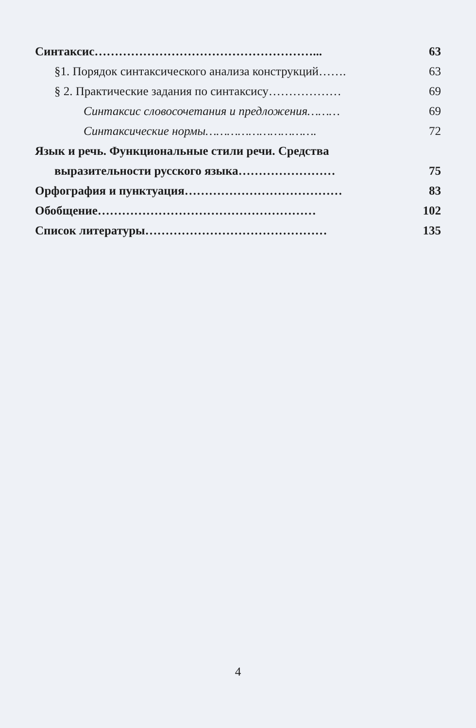Синтаксис………………………………………………... 63
§1. Порядок синтаксического анализа конструкций……. 63
§ 2. Практические задания по синтаксису……………… 69
Синтаксис словосочетания и предложения……… 69
Синтаксические нормы…………………………. 72
Язык и речь. Функциональные стили речи. Средства
выразительности русского языка…………………… 75
Орфография и пунктуация………………………………… 83
Обобщение……………………………………………… 102
Список литературы……………………………………… 135
4